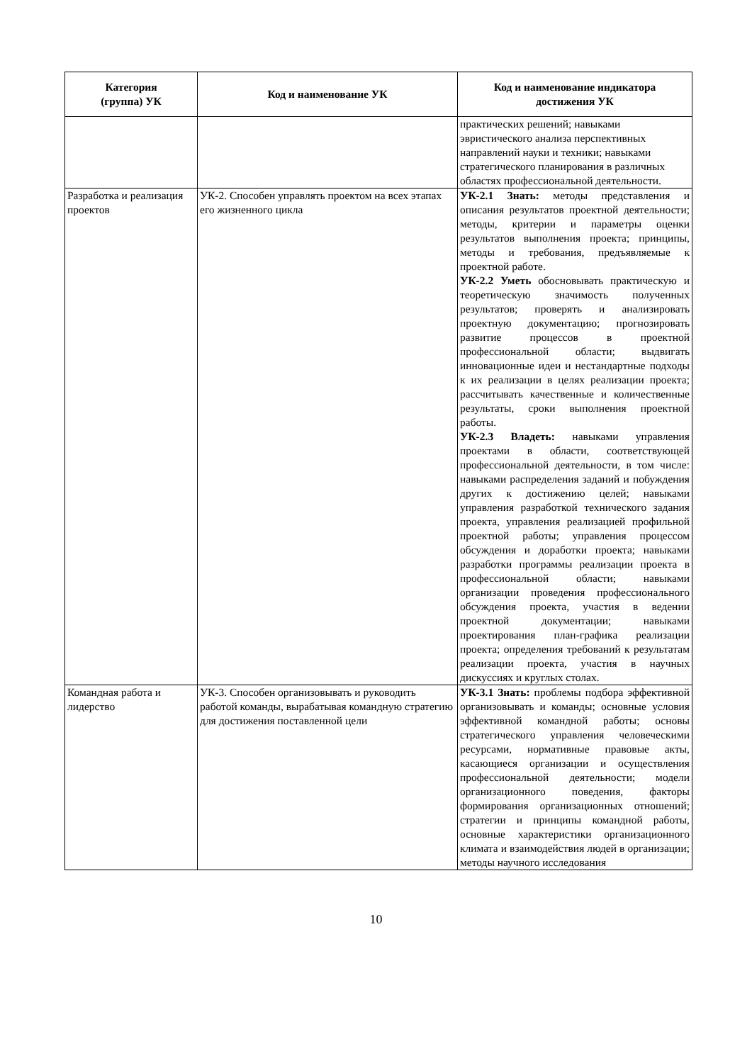| Категория (группа) УК | Код и наименование УК | Код и наименование индикатора достижения УК |
| --- | --- | --- |
| | | практических решений; навыками эвристического анализа перспективных направлений науки и техники; навыками стратегического планирования в различных областях профессиональной деятельности. |
| Разработка и реализация проектов | УК-2. Способен управлять проектом на всех этапах его жизненного цикла | УК-2.1 Знать: методы представления и описания результатов проектной деятельности; методы, критерии и параметры оценки результатов выполнения проекта; принципы, методы и требования, предъявляемые к проектной работе. УК-2.2 Уметь обосновывать практическую и теоретическую значимость полученных результатов; проверять и анализировать проектную документацию; прогнозировать развитие процессов в проектной профессиональной области; выдвигать инновационные идеи и нестандартные подходы к их реализации в целях реализации проекта; рассчитывать качественные и количественные результаты, сроки выполнения проектной работы. УК-2.3 Владеть: навыками управления проектами в области, соответствующей профессиональной деятельности, в том числе: навыками распределения заданий и побуждения других к достижению целей; навыками управления разработкой технического задания проекта, управления реализацией профильной проектной работы; управления процессом обсуждения и доработки проекта; навыками разработки программы реализации проекта в профессиональной области; навыками организации проведения профессионального обсуждения проекта, участия в ведении проектной документации; навыками проектирования план-графика реализации проекта; определения требований к результатам реализации проекта, участия в научных дискуссиях и круглых столах. |
| Командная работа и лидерство | УК-3. Способен организовывать и руководить работой команды, вырабатывая командную стратегию для достижения поставленной цели | УК-3.1 Знать: проблемы подбора эффективной организовывать и команды; основные условия эффективной командной работы; основы стратегического управления человеческими ресурсами, нормативные правовые акты, касающиеся организации и осуществления профессиональной деятельности; модели организационного поведения, факторы формирования организационных отношений; стратегии и принципы командной работы, основные характеристики организационного климата и взаимодействия людей в организации; методы научного исследования |
10